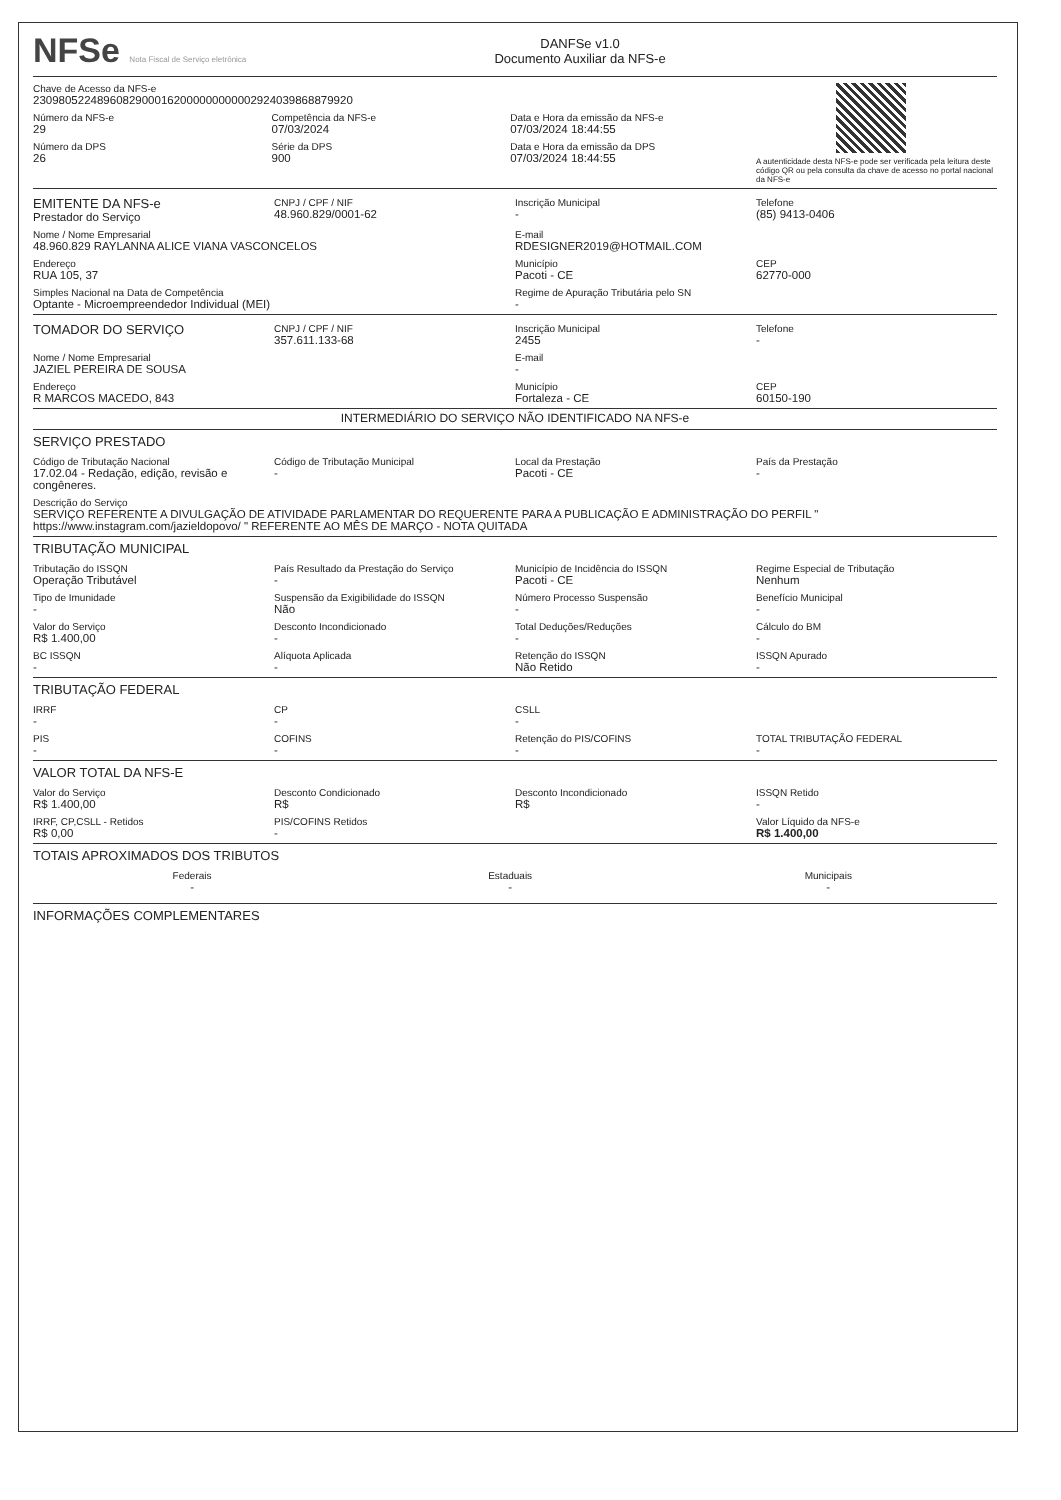NFSe Nota Fiscal de Serviço eletrônica
DANFSe v1.0
Documento Auxiliar da NFS-e
Chave de Acesso da NFS-e
23098052248960829000162000000000002924039868879920
Número da NFS-e
29
Competência da NFS-e
07/03/2024
Data e Hora da emissão da NFS-e
07/03/2024 18:44:55
Número da DPS
26
Série da DPS
900
Data e Hora da emissão da DPS
07/03/2024 18:44:55
A autenticidade desta NFS-e pode ser verificada pela leitura deste código QR ou pela consulta da chave de acesso no portal nacional da NFS-e
EMITENTE DA NFS-e
Prestador do Serviço
CNPJ / CPF / NIF
48.960.829/0001-62
Inscrição Municipal
-
Telefone
(85) 9413-0406
Nome / Nome Empresarial
48.960.829 RAYLANNA ALICE VIANA VASCONCELOS
E-mail
RDESIGNER2019@HOTMAIL.COM
Endereço
RUA 105, 37
Município
Pacoti - CE
CEP
62770-000
Simples Nacional na Data de Competência
Optante - Microempreendedor Individual (MEI)
Regime de Apuração Tributária pelo SN
-
TOMADOR DO SERVIÇO
CNPJ / CPF / NIF
357.611.133-68
Inscrição Municipal
2455
Telefone
-
Nome / Nome Empresarial
JAZIEL PEREIRA DE SOUSA
E-mail
-
Endereço
R MARCOS MACEDO, 843
Município
Fortaleza - CE
CEP
60150-190
INTERMEDIÁRIO DO SERVIÇO NÃO IDENTIFICADO NA NFS-e
SERVIÇO PRESTADO
Código de Tributação Nacional
17.02.04 - Redação, edição, revisão e congêneres.
Código de Tributação Municipal
-
Local da Prestação
Pacoti - CE
País da Prestação
-
Descrição do Serviço
SERVIÇO REFERENTE A DIVULGAÇÃO DE ATIVIDADE PARLAMENTAR DO REQUERENTE PARA A PUBLICAÇÃO E ADMINISTRAÇÃO DO PERFIL " https://www.instagram.com/jazieldopovo/ " REFERENTE AO MÊS DE MARÇO - NOTA QUITADA
TRIBUTAÇÃO MUNICIPAL
Tributação do ISSQN
Operação Tributável
País Resultado da Prestação do Serviço
-
Município de Incidência do ISSQN
Pacoti - CE
Regime Especial de Tributação
Nenhum
Tipo de Imunidade
-
Suspensão da Exigibilidade do ISSQN
Não
Número Processo Suspensão
-
Benefício Municipal
-
Valor do Serviço
R$ 1.400,00
Desconto Incondicionado
-
Total Deduções/Reduções
-
Cálculo do BM
-
BC ISSQN
-
Alíquota Aplicada
-
Retenção do ISSQN
Não Retido
ISSQN Apurado
-
TRIBUTAÇÃO FEDERAL
IRRF
-
CP
-
CSLL
-
PIS
-
COFINS
-
Retenção do PIS/COFINS
-
TOTAL TRIBUTAÇÃO FEDERAL
-
VALOR TOTAL DA NFS-E
Valor do Serviço
R$ 1.400,00
Desconto Condicionado
R$
Desconto Incondicionado
R$
ISSQN Retido
-
IRRF, CP,CSLL - Retidos
R$ 0,00
PIS/COFINS Retidos
-
Valor Líquido da NFS-e
R$ 1.400,00
TOTAIS APROXIMADOS DOS TRIBUTOS
Federais
-
Estaduais
-
Municipais
-
INFORMAÇÕES COMPLEMENTARES